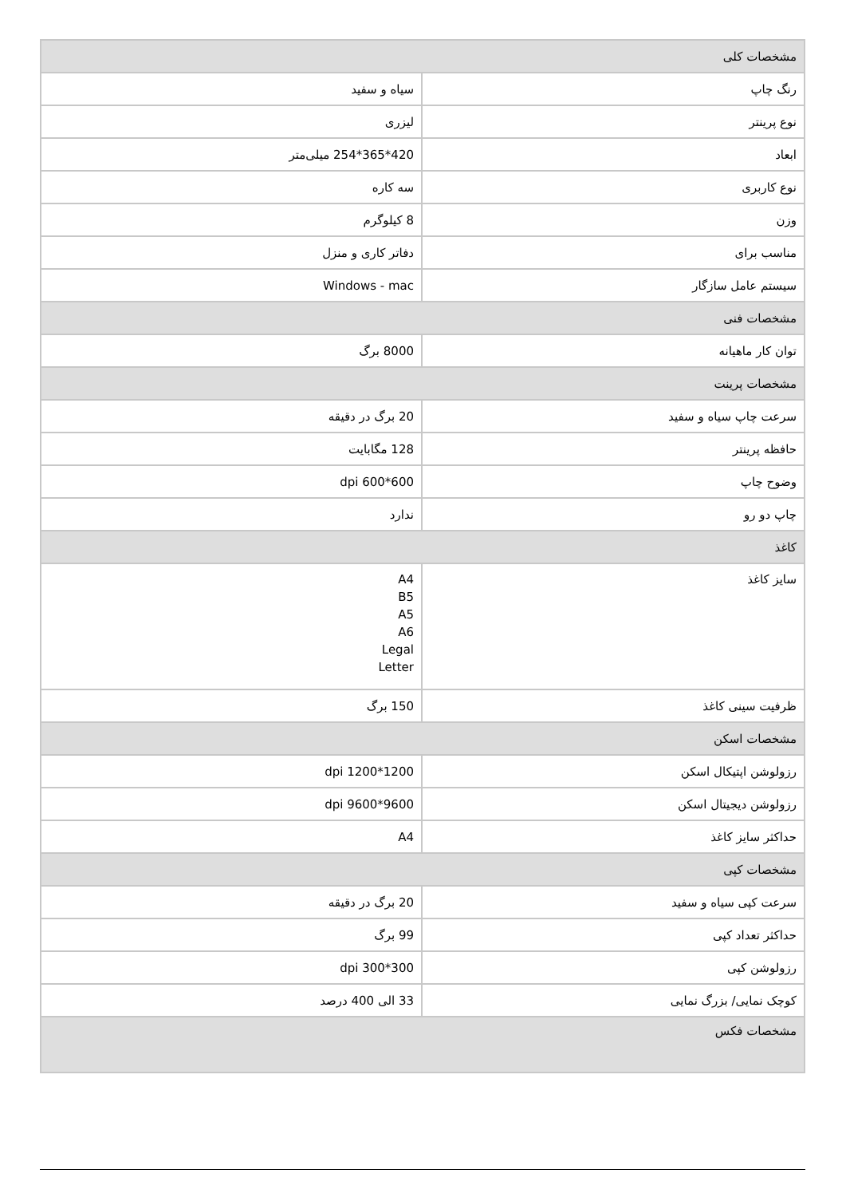| مشخصات کلی | |
| رنگ چاپ | سیاه و سفید |
| نوع پرینتر | لیزری |
| ابعاد | 420*365*254 میلی‌متر |
| نوع کاربری | سه کاره |
| وزن | 8 کیلوگرم |
| مناسب برای | دفاتر کاری و منزل |
| سیستم عامل سازگار | Windows - mac |
| مشخصات فنی | |
| توان کار ماهیانه | 8000 برگ |
| مشخصات پرینت | |
| سرعت چاپ سیاه و سفید | 20 برگ در دقیقه |
| حافظه پرینتر | 128 مگابایت |
| وضوح چاپ | 600*600 dpi |
| چاپ دو رو | ندارد |
| کاغذ | |
| سایز کاغذ | A4 B5 A5 A6 Legal Letter |
| ظرفیت سینی کاغذ | 150 برگ |
| مشخصات اسکن | |
| رزولوشن اپتیکال اسکن | 1200*1200 dpi |
| رزولوشن دیجیتال اسکن | 9600*9600 dpi |
| حداکثر سایز کاغذ | A4 |
| مشخصات کپی | |
| سرعت کپی سیاه و سفید | 20 برگ در دقیقه |
| حداکثر تعداد کپی | 99 برگ |
| رزولوشن کپی | 300*300 dpi |
| کوچک نمایی/ بزرگ نمایی | 33 الی 400 درصد |
| مشخصات فکس | |